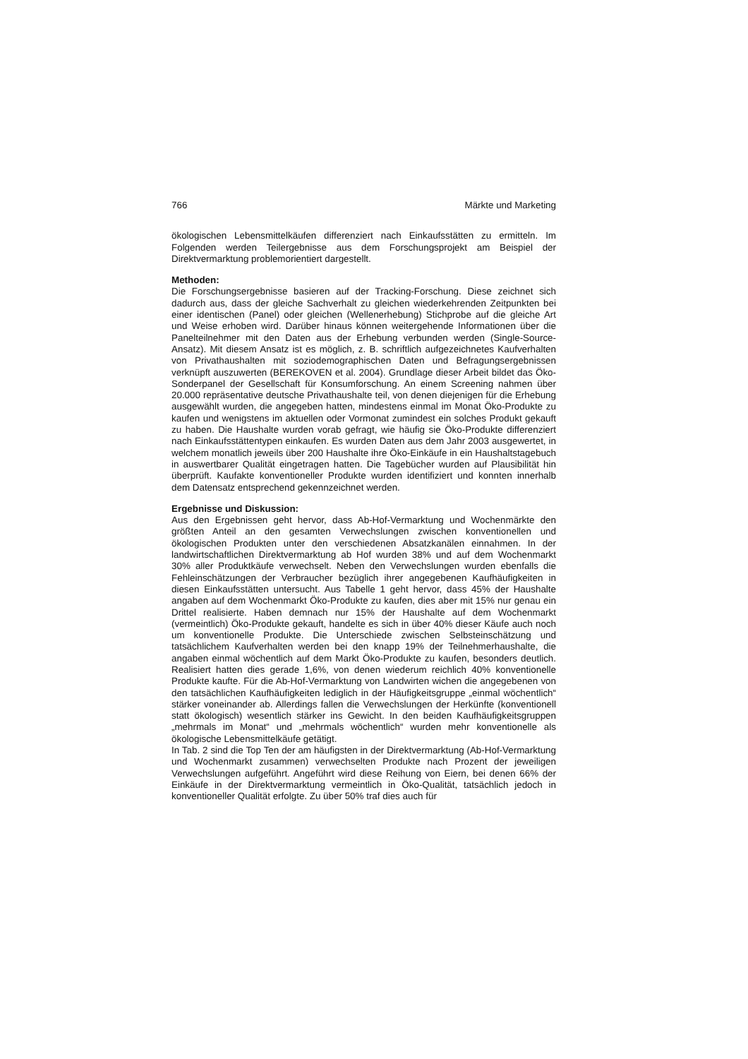766 Märkte und Marketing
ökologischen Lebensmittelkäufen differenziert nach Einkaufsstätten zu ermitteln. Im Folgenden werden Teilergebnisse aus dem Forschungsprojekt am Beispiel der Direktvermarktung problemorientiert dargestellt.
Methoden:
Die Forschungsergebnisse basieren auf der Tracking-Forschung. Diese zeichnet sich dadurch aus, dass der gleiche Sachverhalt zu gleichen wiederkehrenden Zeitpunkten bei einer identischen (Panel) oder gleichen (Wellenerhebung) Stichprobe auf die gleiche Art und Weise erhoben wird. Darüber hinaus können weitergehende Informationen über die Panelteilnehmer mit den Daten aus der Erhebung verbunden werden (Single-Source-Ansatz). Mit diesem Ansatz ist es möglich, z. B. schriftlich aufgezeichnetes Kaufverhalten von Privathaushalten mit soziodemographischen Daten und Befragungsergebnissen verknüpft auszuwerten (BEREKOVEN et al. 2004). Grundlage dieser Arbeit bildet das Öko-Sonderpanel der Gesellschaft für Konsumforschung. An einem Screening nahmen über 20.000 repräsentative deutsche Privathaushalte teil, von denen diejenigen für die Erhebung ausgewählt wurden, die angegeben hatten, mindestens einmal im Monat Öko-Produkte zu kaufen und wenigstens im aktuellen oder Vormonat zumindest ein solches Produkt gekauft zu haben. Die Haushalte wurden vorab gefragt, wie häufig sie Öko-Produkte differenziert nach Einkaufsstättentypen einkaufen. Es wurden Daten aus dem Jahr 2003 ausgewertet, in welchem monatlich jeweils über 200 Haushalte ihre Öko-Einkäufe in ein Haushaltstagebuch in auswertbarer Qualität eingetragen hatten. Die Tagebücher wurden auf Plausibilität hin überprüft. Kaufakte konventioneller Produkte wurden identifiziert und konnten innerhalb dem Datensatz entsprechend gekennzeichnet werden.
Ergebnisse und Diskussion:
Aus den Ergebnissen geht hervor, dass Ab-Hof-Vermarktung und Wochenmärkte den größten Anteil an den gesamten Verwechslungen zwischen konventionellen und ökologischen Produkten unter den verschiedenen Absatzkanälen einnahmen. In der landwirtschaftlichen Direktvermarktung ab Hof wurden 38% und auf dem Wochenmarkt 30% aller Produktkäufe verwechselt. Neben den Verwechslungen wurden ebenfalls die Fehleinschätzungen der Verbraucher bezüglich ihrer angegebenen Kaufhäufigkeiten in diesen Einkaufsstätten untersucht. Aus Tabelle 1 geht hervor, dass 45% der Haushalte angaben auf dem Wochenmarkt Öko-Produkte zu kaufen, dies aber mit 15% nur genau ein Drittel realisierte. Haben demnach nur 15% der Haushalte auf dem Wochenmarkt (vermeintlich) Öko-Produkte gekauft, handelte es sich in über 40% dieser Käufe auch noch um konventionelle Produkte. Die Unterschiede zwischen Selbsteinschätzung und tatsächlichem Kaufverhalten werden bei den knapp 19% der Teilnehmerhaushalte, die angaben einmal wöchentlich auf dem Markt Öko-Produkte zu kaufen, besonders deutlich. Realisiert hatten dies gerade 1,6%, von denen wiederum reichlich 40% konventionelle Produkte kaufte. Für die Ab-Hof-Vermarktung von Landwirten wichen die angegebenen von den tatsächlichen Kaufhäufigkeiten lediglich in der Häufigkeitsgruppe „einmal wöchentlich“ stärker voneinander ab. Allerdings fallen die Verwechslungen der Herkünfte (konventionell statt ökologisch) wesentlich stärker ins Gewicht. In den beiden Kaufhäufigkeitsgruppen „mehrmals im Monat“ und „mehrmals wöchentlich“ wurden mehr konventionelle als ökologische Lebensmittelkäufe getätigt.
In Tab. 2 sind die Top Ten der am häufigsten in der Direktvermarktung (Ab-Hof-Vermarktung und Wochenmarkt zusammen) verwechselten Produkte nach Prozent der jeweiligen Verwechslungen aufgeführt. Angeführt wird diese Reihung von Eiern, bei denen 66% der Einkäufe in der Direktvermarktung vermeintlich in Öko-Qualität, tatsächlich jedoch in konventioneller Qualität erfolgte. Zu über 50% traf dies auch für